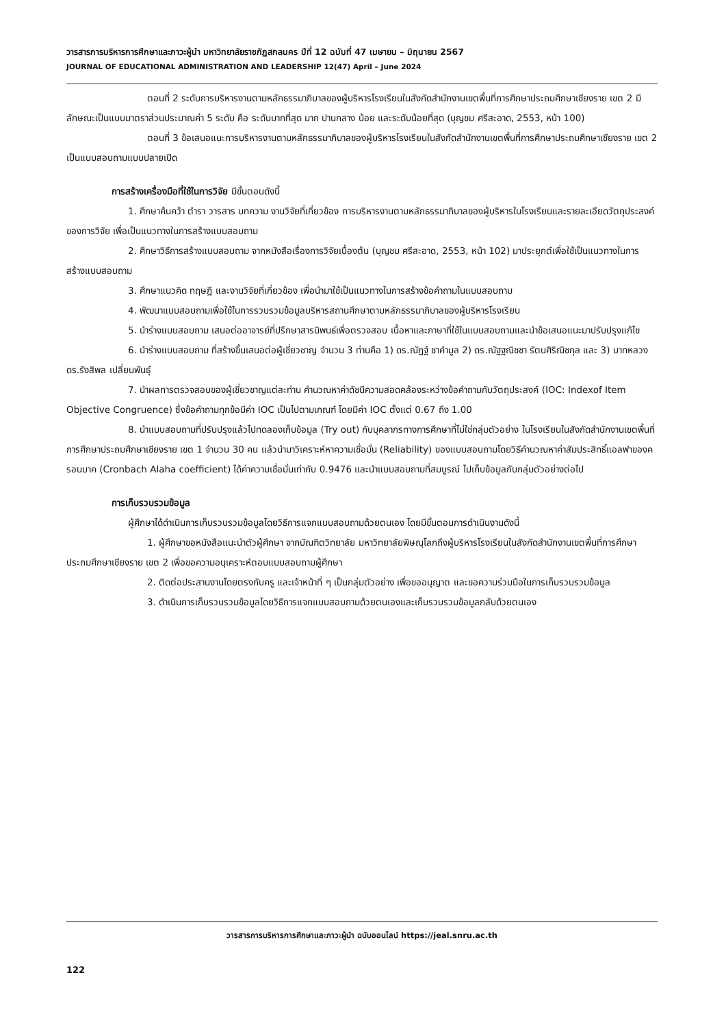วารสารการบริหารการศึกษาและภาวะผู้นำ มหาวิทยาลัยราชภัฏสกลนคร ปีที่ 12 ฉบับที่ 47 เมษายน – มิถุนายน 2567
JOURNAL OF EDUCATIONAL ADMINISTRATION AND LEADERSHIP 12(47) April – June 2024
ตอนที่ 2 ระดับการบริหารงานตามหลักธรรมาภิบาลของผู้บริหารโรงเรียนในสังกัดสำนักงานเขตพื้นที่การศึกษาประถมศึกษาเชียงราย เขต 2 มีลักษณะเป็นแบบมาตราส่วนประมาณค่า 5 ระดับ คือ ระดับมากที่สุด มาก ปานกลาง น้อย และระดับน้อยที่สุด (บุญชม ศรีสะอาด, 2553, หน้า 100)
ตอนที่ 3 ข้อเสนอแนะการบริหารงานตามหลักธรรมาภิบาลของผู้บริหารโรงเรียนในสังกัดสำนักงานเขตพื้นที่การศึกษาประถมศึกษาเชียงราย เขต 2 เป็นแบบสอบถามแบบปลายเปิด
การสร้างเครื่องมือที่ใช้ในการวิจัย มีขั้นตอนดังนี้
1. ศึกษาค้นคว้า ตำรา วารสาร บทความ งานวิจัยที่เกี่ยวข้อง การบริหารงานตามหลักธรรมาภิบาลของผู้บริหารในโรงเรียนและรายละเอียดวัตถุประสงค์ของการวิจัย เพื่อเป็นแนวทางในการสร้างแบบสอบถาม
2. ศึกษาวิธีการสร้างแบบสอบถาม จากหนังสือเรื่องการวิจัยเบื้องต้น (บุญชม ศรีสะอาด, 2553, หน้า 102) มาประยุกต์เพื่อใช้เป็นแนวทางในการสร้างแบบสอบถาม
3. ศึกษาแนวคิด ทฤษฎี และงานวิจัยที่เกี่ยวข้อง เพื่อนำมาใช้เป็นแนวทางในการสร้างข้อคำถามในแบบสอบถาม
4. พัฒนาแบบสอบถามเพื่อใช้ในการรวบรวมข้อมูลบริหารสถานศึกษาตามหลักธรรมาภิบาลของผู้บริหารโรงเรียน
5. นำร่างแบบสอบถาม เสนอต่ออาจารย์ที่ปรึกษาสารนิพนธ์เพื่อตรวจสอบ เนื้อหาและภาษาที่ใช้ในแบบสอบถามและนำข้อเสนอแนะมาปรับปรุงแก้ไข
6. นำร่างแบบสอบถาม ที่สร้างขึ้นเสนอต่อผู้เชี่ยวชาญ จำนวน 3 ท่านคือ 1) ดร.ณัฏฐ์ ชาคำมูล 2) ดร.ณัฐฐณิชชา รัตนศิริณิชกุล และ 3) บาทหลวง ดร.รังสิพล เปลี่ยนพันธุ์
7. นำผลการตรวจสอบของผู้เชี่ยวชาญแต่ละท่าน คำนวณหาค่าดัชนีความสอดคล้องระหว่างข้อคำถามกับวัตถุประสงค์ (IOC: Indexof Item Objective Congruence) ซึ่งข้อคำถามทุกข้อมีค่า IOC เป็นไปตามเกณฑ์ โดยมีค่า IOC ตั้งแต่ 0.67 ถึง 1.00
8. นำแบบสอบถามที่ปรับปรุงแล้วไปทดลองเก็บข้อมูล (Try out) กับบุคลากรทางการศึกษาที่ไม่ใช่กลุ่มตัวอย่าง ในโรงเรียนในสังกัดสำนักงานเขตพื้นที่การศึกษาประถมศึกษาเชียงราย เขต 1 จำนวน 30 คน แล้วนำมาวิเคราะห์หาความเชื่อมั่น (Reliability) ของแบบสอบถามโดยวิธีคำนวณหาค่าสัมประสิทธิ์แอลฟาของครอนบาค (Cronbach Alaha coefficient) ได้ค่าความเชื่อมั่นเท่ากับ 0.9476 และนำแบบสอบถามที่สมบูรณ์ ไปเก็บข้อมูลกับกลุ่มตัวอย่างต่อไป
การเก็บรวบรวมข้อมูล
ผู้ศึกษาได้ดำเนินการเก็บรวบรวมข้อมูลโดยวิธีการแจกแบบสอบถามด้วยตนเอง โดยมีขั้นตอนการดำเนินงานดังนี้
1. ผู้ศึกษาขอหนังสือแนะนำตัวผู้ศึกษา จากบัณฑิตวิทยาลัย มหาวิทยาลัยพิษณุโลกถึงผู้บริหารโรงเรียนในสังกัดสำนักงานเขตพื้นที่การศึกษาประถมศึกษาเชียงราย เขต 2 เพื่อขอความอนุเคราะห์ตอบแบบสอบถามผู้ศึกษา
2. ติดต่อประสานงานโดยตรงกับครู และเจ้าหน้าที่ ๆ เป็นกลุ่มตัวอย่าง เพื่อขออนุญาต และขอความร่วมมือในการเก็บรวบรวมข้อมูล
3. ดำเนินการเก็บรวบรวมข้อมูลโดยวิธีการแจกแบบสอบถามด้วยตนเองและเก็บรวบรวมข้อมูลกลับด้วยตนเอง
วารสารการบริหารการศึกษาและภาวะผู้นำ ฉบับออนไลน์ https://jeal.snru.ac.th
122